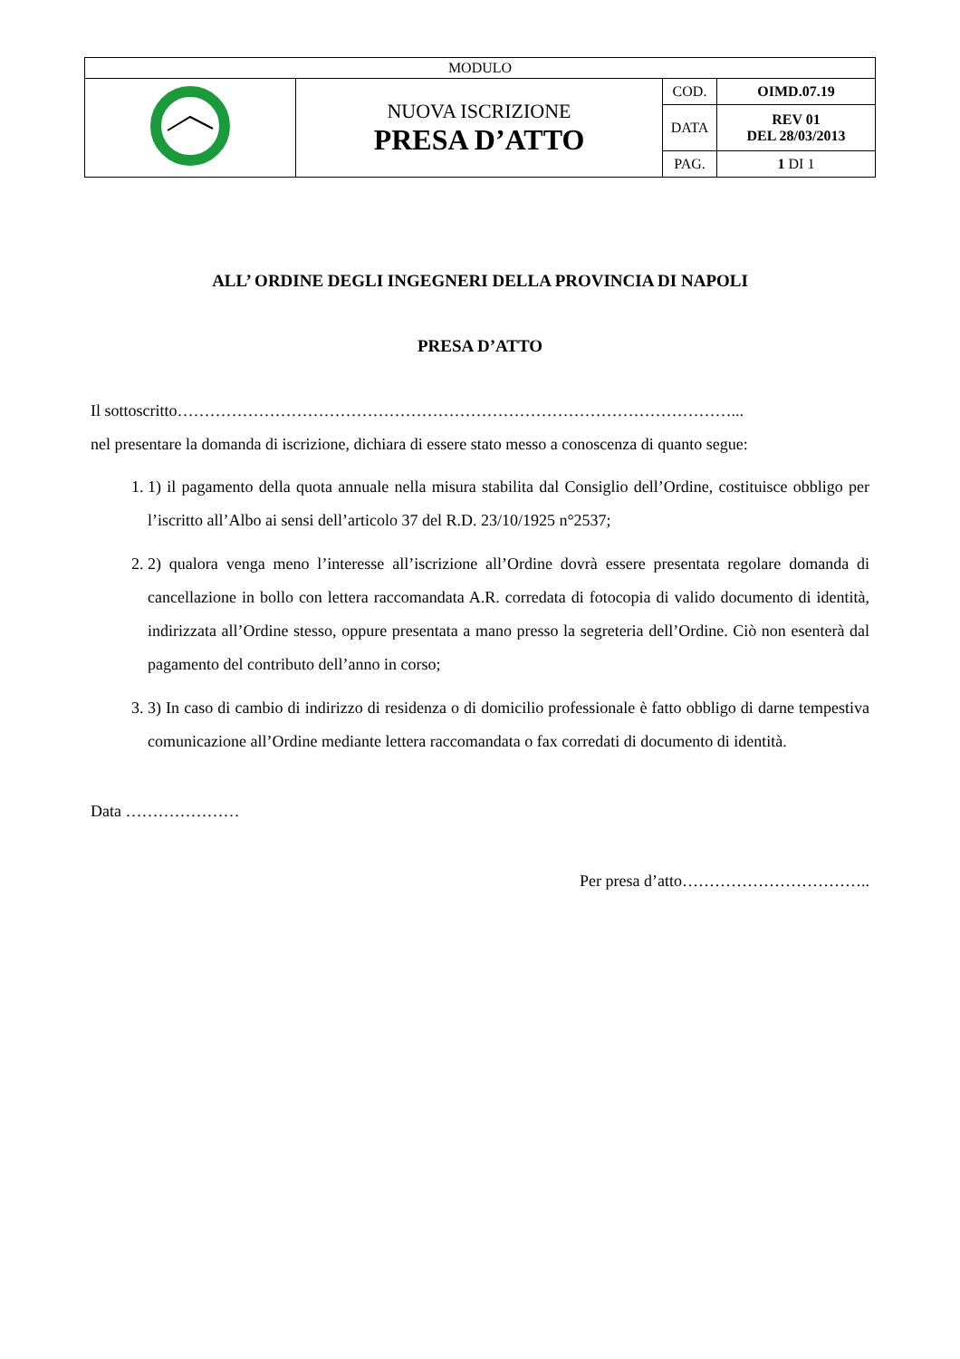| MODULO | | | |
| | NUOVA ISCRIZIONE PRESA D’ATTO | COD. | OIMD.07.19 |
| | | DATA | REV 01 DEL 28/03/2013 |
| | | PAG. | 1 DI 1 |
ALL’ ORDINE DEGLI INGEGNERI DELLA PROVINCIA DI NAPOLI
PRESA D’ATTO
Il sottoscritto…………………………………………………………………………………………...
nel presentare la domanda di iscrizione, dichiara di essere stato messo a conoscenza di quanto segue:
1. 1) il pagamento della quota annuale nella misura stabilita dal Consiglio dell’Ordine, costituisce obbligo per l’iscritto all’Albo ai sensi dell’articolo 37 del R.D. 23/10/1925 n°2537;
2. 2) qualora venga meno l’interesse all’iscrizione all’Ordine dovrà essere presentata regolare domanda di cancellazione in bollo con lettera raccomandata A.R. corredata di fotocopia di valido documento di identità, indirizzata all’Ordine stesso, oppure presentata a mano presso la segreteria dell’Ordine. Ciò non esenterà dal pagamento del contributo dell’anno in corso;
3. 3) In caso di cambio di indirizzo di residenza o di domicilio professionale è fatto obbligo di darne tempestiva comunicazione all’Ordine mediante lettera raccomandata o fax corredati di documento di identità.
Data …………………
Per presa d’atto……………………………..